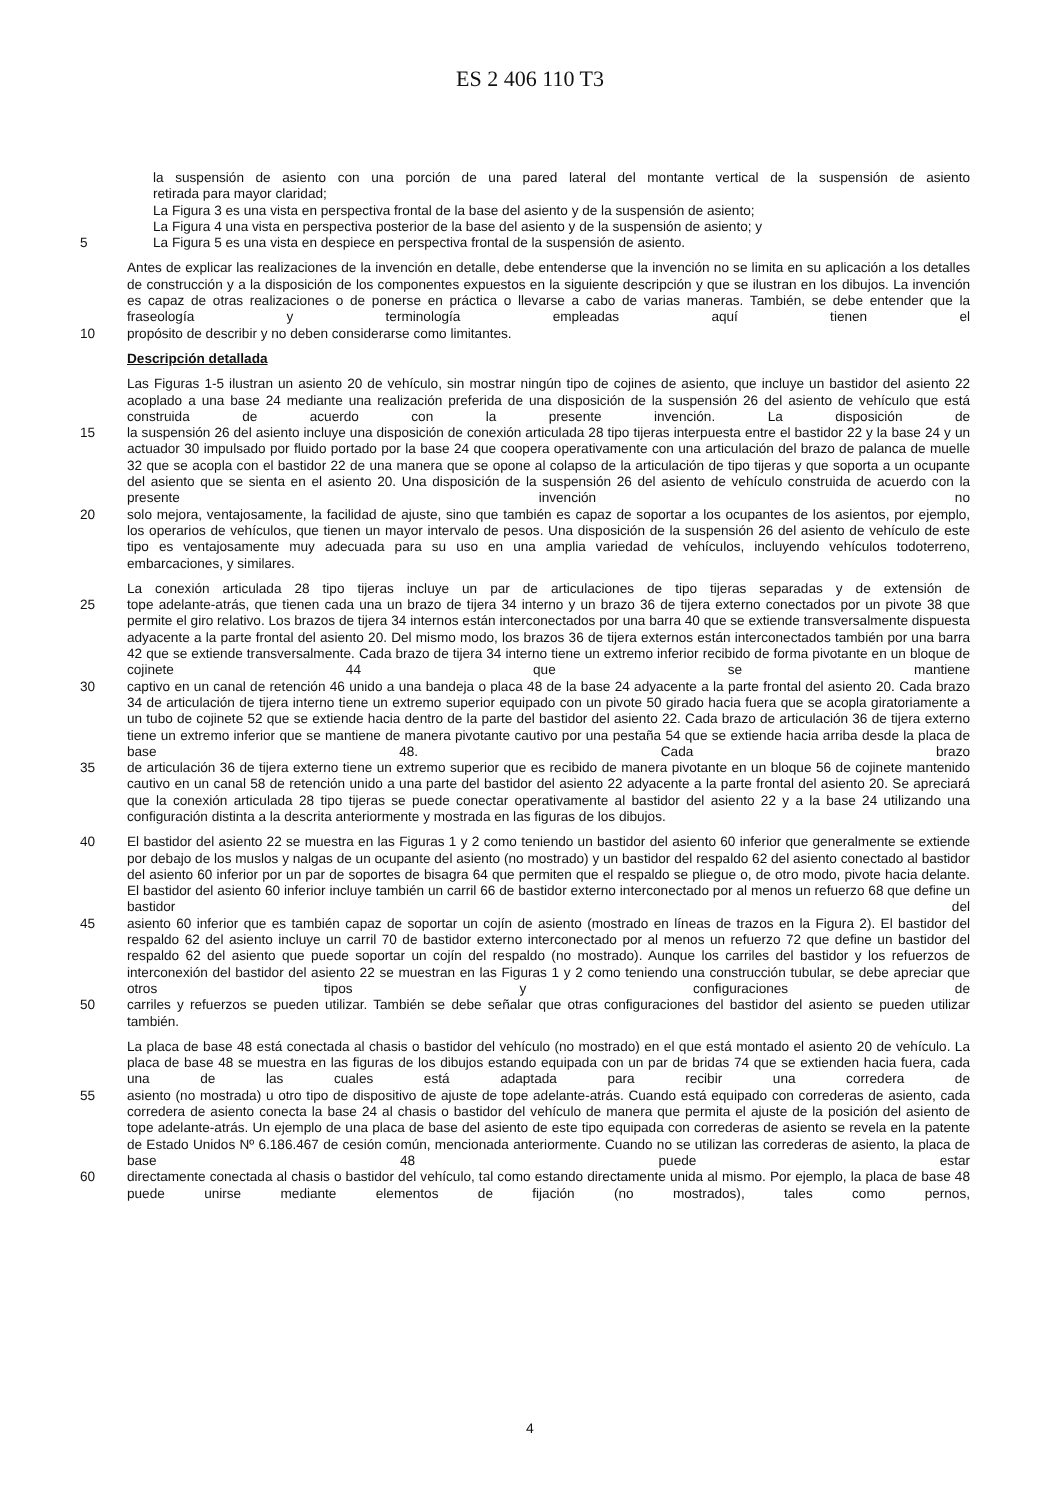ES 2 406 110 T3
la suspensión de asiento con una porción de una pared lateral del montante vertical de la suspensión de asiento
retirada para mayor claridad;
La Figura 3 es una vista en perspectiva frontal de la base del asiento y de la suspensión de asiento;
La Figura 4 una vista en perspectiva posterior de la base del asiento y de la suspensión de asiento; y
5 La Figura 5 es una vista en despiece en perspectiva frontal de la suspensión de asiento.
Antes de explicar las realizaciones de la invención en detalle, debe entenderse que la invención no se limita en su aplicación a los detalles de construcción y a la disposición de los componentes expuestos en la siguiente descripción y que se ilustran en los dibujos. La invención es capaz de otras realizaciones o de ponerse en práctica o llevarse a cabo de varias maneras. También, se debe entender que la fraseología y terminología empleadas aquí tienen el
10 propósito de describir y no deben considerarse como limitantes.
Descripción detallada
Las Figuras 1-5 ilustran un asiento 20 de vehículo, sin mostrar ningún tipo de cojines de asiento, que incluye un bastidor del asiento 22 acoplado a una base 24 mediante una realización preferida de una disposición de la suspensión 26 del asiento de vehículo que está construida de acuerdo con la presente invención. La disposición de
15 la suspensión 26 del asiento incluye una disposición de conexión articulada 28 tipo tijeras interpuesta entre el bastidor 22 y la base 24 y un actuador 30 impulsado por fluido portado por la base 24 que coopera operativamente con una articulación del brazo de palanca de muelle 32 que se acopla con el bastidor 22 de una manera que se opone al colapso de la articulación de tipo tijeras y que soporta a un ocupante del asiento que se sienta en el asiento 20. Una disposición de la suspensión 26 del asiento de vehículo construida de acuerdo con la presente invención no
20 solo mejora, ventajosamente, la facilidad de ajuste, sino que también es capaz de soportar a los ocupantes de los asientos, por ejemplo, los operarios de vehículos, que tienen un mayor intervalo de pesos. Una disposición de la suspensión 26 del asiento de vehículo de este tipo es ventajosamente muy adecuada para su uso en una amplia variedad de vehículos, incluyendo vehículos todoterreno, embarcaciones, y similares.
La conexión articulada 28 tipo tijeras incluye un par de articulaciones de tipo tijeras separadas y de extensión de
25 tope adelante-atrás, que tienen cada una un brazo de tijera 34 interno y un brazo 36 de tijera externo conectados por un pivote 38 que permite el giro relativo. Los brazos de tijera 34 internos están interconectados por una barra 40 que se extiende transversalmente dispuesta adyacente a la parte frontal del asiento 20. Del mismo modo, los brazos 36 de tijera externos están interconectados también por una barra 42 que se extiende transversalmente. Cada brazo de tijera 34 interno tiene un extremo inferior recibido de forma pivotante en un bloque de cojinete 44 que se mantiene
30 captivo en un canal de retención 46 unido a una bandeja o placa 48 de la base 24 adyacente a la parte frontal del asiento 20. Cada brazo 34 de articulación de tijera interno tiene un extremo superior equipado con un pivote 50 girado hacia fuera que se acopla giratoriamente a un tubo de cojinete 52 que se extiende hacia dentro de la parte del bastidor del asiento 22. Cada brazo de articulación 36 de tijera externo tiene un extremo inferior que se mantiene de manera pivotante cautivo por una pestaña 54 que se extiende hacia arriba desde la placa de base 48. Cada brazo
35 de articulación 36 de tijera externo tiene un extremo superior que es recibido de manera pivotante en un bloque 56 de cojinete mantenido cautivo en un canal 58 de retención unido a una parte del bastidor del asiento 22 adyacente a la parte frontal del asiento 20. Se apreciará que la conexión articulada 28 tipo tijeras se puede conectar operativamente al bastidor del asiento 22 y a la base 24 utilizando una configuración distinta a la descrita anteriormente y mostrada en las figuras de los dibujos.
40 El bastidor del asiento 22 se muestra en las Figuras 1 y 2 como teniendo un bastidor del asiento 60 inferior que generalmente se extiende por debajo de los muslos y nalgas de un ocupante del asiento (no mostrado) y un bastidor del respaldo 62 del asiento conectado al bastidor del asiento 60 inferior por un par de soportes de bisagra 64 que permiten que el respaldo se pliegue o, de otro modo, pivote hacia delante. El bastidor del asiento 60 inferior incluye también un carril 66 de bastidor externo interconectado por al menos un refuerzo 68 que define un bastidor del
45 asiento 60 inferior que es también capaz de soportar un cojín de asiento (mostrado en líneas de trazos en la Figura 2). El bastidor del respaldo 62 del asiento incluye un carril 70 de bastidor externo interconectado por al menos un refuerzo 72 que define un bastidor del respaldo 62 del asiento que puede soportar un cojín del respaldo (no mostrado). Aunque los carriles del bastidor y los refuerzos de interconexión del bastidor del asiento 22 se muestran en las Figuras 1 y 2 como teniendo una construcción tubular, se debe apreciar que otros tipos y configuraciones de
50 carriles y refuerzos se pueden utilizar. También se debe señalar que otras configuraciones del bastidor del asiento se pueden utilizar también.
La placa de base 48 está conectada al chasis o bastidor del vehículo (no mostrado) en el que está montado el asiento 20 de vehículo. La placa de base 48 se muestra en las figuras de los dibujos estando equipada con un par de bridas 74 que se extienden hacia fuera, cada una de las cuales está adaptada para recibir una corredera de
55 asiento (no mostrada) u otro tipo de dispositivo de ajuste de tope adelante-atrás. Cuando está equipado con correderas de asiento, cada corredera de asiento conecta la base 24 al chasis o bastidor del vehículo de manera que permita el ajuste de la posición del asiento de tope adelante-atrás. Un ejemplo de una placa de base del asiento de este tipo equipada con correderas de asiento se revela en la patente de Estado Unidos Nº 6.186.467 de cesión común, mencionada anteriormente. Cuando no se utilizan las correderas de asiento, la placa de base 48 puede estar
60 directamente conectada al chasis o bastidor del vehículo, tal como estando directamente unida al mismo. Por ejemplo, la placa de base 48 puede unirse mediante elementos de fijación (no mostrados), tales como pernos,
4